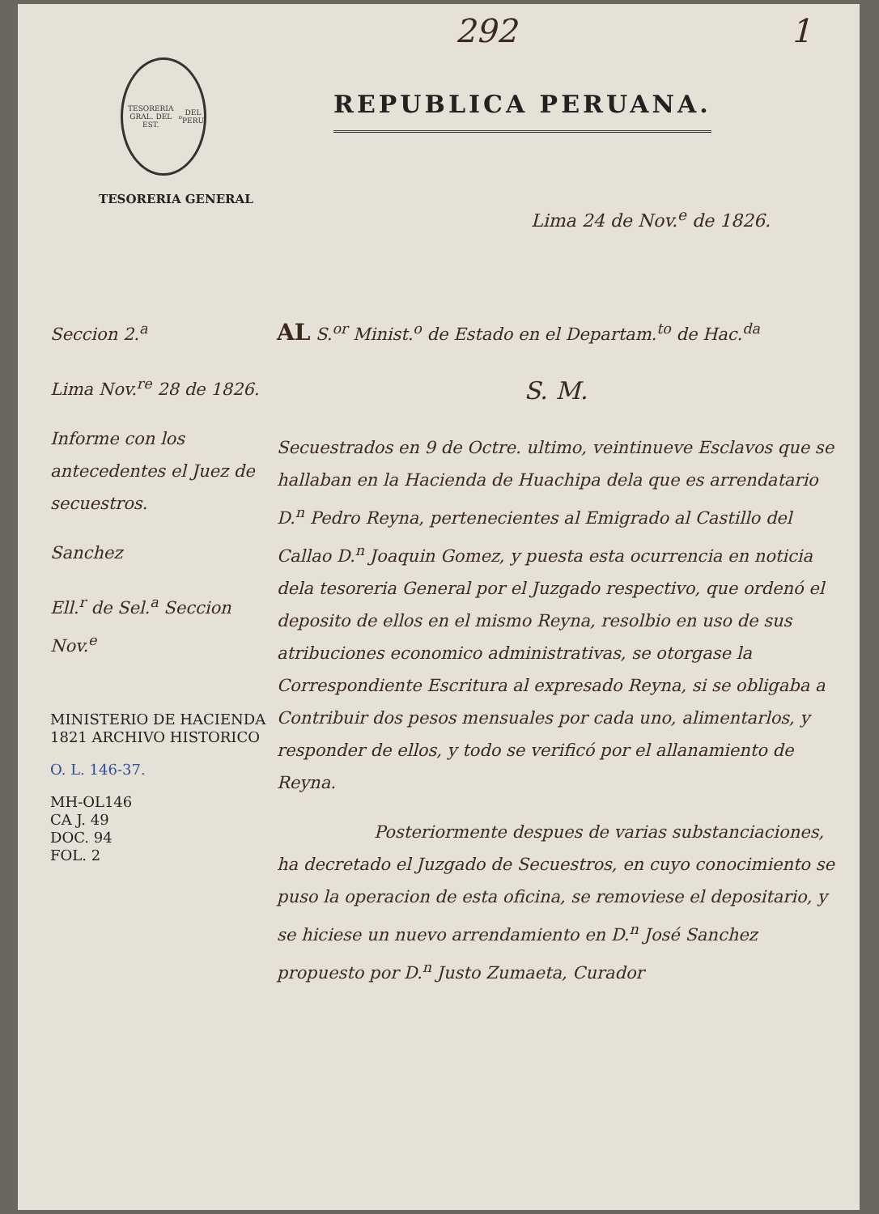292 1
TESORERIA GRAL. DEL EST.<sup>o</sup> DEL PERU
REPUBLICA PERUANA.
TESORERIA GENERAL
Lima 24 de Nov.<sup>e</sup> de 1826.
Seccion 2.<sup>a</sup>
Lima Nov.<sup>re</sup> 28 de 1826.
Informe con los antecedentes el Juez de secuestros.
Sanchez
Ell.<sup>r</sup> de Sel.<sup>a</sup> Seccion Nov.<sup>e</sup>
MINISTERIO DE HACIENDA 1821 ARCHIVO HISTORICO
O. L. 146-37.
MH-OL146
CA J. 49
DOC. 94
FOL. 2
AL S.<sup>or</sup> Minist.<sup>o</sup> de Estado en el Departam.<sup>to</sup> de Hac.<sup>da</sup>
S. M.
Secuestrados en 9 de Octre. ultimo, veintinueve Esclavos que se hallaban en la Hacienda de Huachipa dela que es arrendatario D.<sup>n</sup> Pedro Reyna, pertenecientes al Emigrado al Castillo del Callao D.<sup>n</sup> Joaquin Gomez, y puesta esta ocurrencia en noticia dela tesoreria General por el Juzgado respectivo, que ordenó el deposito de ellos en el mismo Reyna, resolbio en uso de sus atribuciones economico administrativas, se otorgase la Correspondiente Escritura al expresado Reyna, si se obligaba a Contribuir dos pesos mensuales por cada uno, alimentarlos, y responder de ellos, y todo se verificó por el allanamiento de Reyna.
Posteriormente despues de varias substanciaciones, ha decretado el Juzgado de Secuestros, en cuyo conocimiento se puso la operacion de esta oficina, se removiese el depositario, y se hiciese un nuevo arrendamiento en D.<sup>n</sup> José Sanchez propuesto por D.<sup>n</sup> Justo Zumaeta, Curador